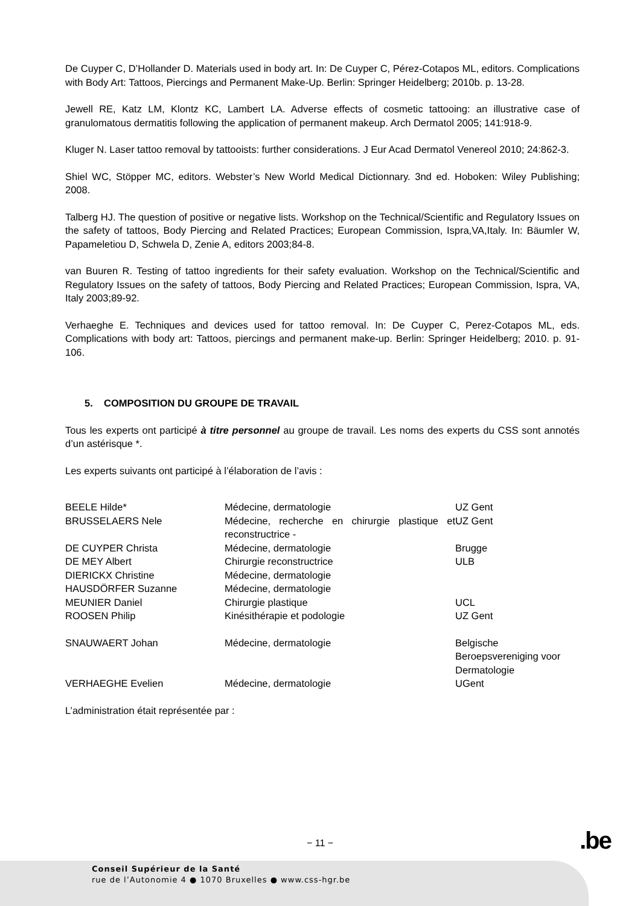De Cuyper C, D’Hollander D. Materials used in body art. In: De Cuyper C, Pérez-Cotapos ML, editors. Complications with Body Art: Tattoos, Piercings and Permanent Make-Up. Berlin: Springer Heidelberg; 2010b. p. 13-28.
Jewell RE, Katz LM, Klontz KC, Lambert LA. Adverse effects of cosmetic tattooing: an illustrative case of granulomatous dermatitis following the application of permanent makeup. Arch Dermatol 2005; 141:918-9.
Kluger N. Laser tattoo removal by tattooists: further considerations. J Eur Acad Dermatol Venereol 2010; 24:862-3.
Shiel WC, Stöpper MC, editors. Webster’s New World Medical Dictionnary. 3nd ed. Hoboken: Wiley Publishing; 2008.
Talberg HJ. The question of positive or negative lists. Workshop on the Technical/Scientific and Regulatory Issues on the safety of tattoos, Body Piercing and Related Practices; European Commission, Ispra,VA,Italy. In: Bäumler W, Papameletiou D, Schwela D, Zenie A, editors 2003;84-8.
van Buuren R. Testing of tattoo ingredients for their safety evaluation. Workshop on the Technical/Scientific and Regulatory Issues on the safety of tattoos, Body Piercing and Related Practices; European Commission, Ispra, VA, Italy 2003;89-92.
Verhaeghe E. Techniques and devices used for tattoo removal. In: De Cuyper C, Perez-Cotapos ML, eds. Complications with body art: Tattoos, piercings and permanent make-up. Berlin: Springer Heidelberg; 2010. p. 91-106.
5. COMPOSITION DU GROUPE DE TRAVAIL
Tous les experts ont participé à titre personnel au groupe de travail. Les noms des experts du CSS sont annotés d’un astérisque *.
Les experts suivants ont participé à l’élaboration de l’avis :
| BEELE Hilde* | Médecine, dermatologie | UZ Gent |
| BRUSSELAERS Nele | Médecine, recherche en chirurgie plastique et reconstructrice - | UZ Gent |
| DE CUYPER Christa | Médecine, dermatologie | Brugge |
| DE MEY Albert | Chirurgie reconstructrice | ULB |
| DIERICKX Christine | Médecine, dermatologie | |
| HAUSDÖRFER Suzanne | Médecine, dermatologie | |
| MEUNIER Daniel | Chirurgie plastique | UCL |
| ROOSEN Philip | Kinésithérapie et podologie | UZ Gent |
| SNAUWAERT Johan | Médecine, dermatologie | Belgische Beroepsvereniging voor Dermatologie |
| VERHAEGHE Evelien | Médecine, dermatologie | UGent |
L’administration était représentée par :
− 11 − .be
Conseil Supérieur de la Santé
rue de l’Autonomie 4 ● 1070 Bruxelles ● www.css-hgr.be